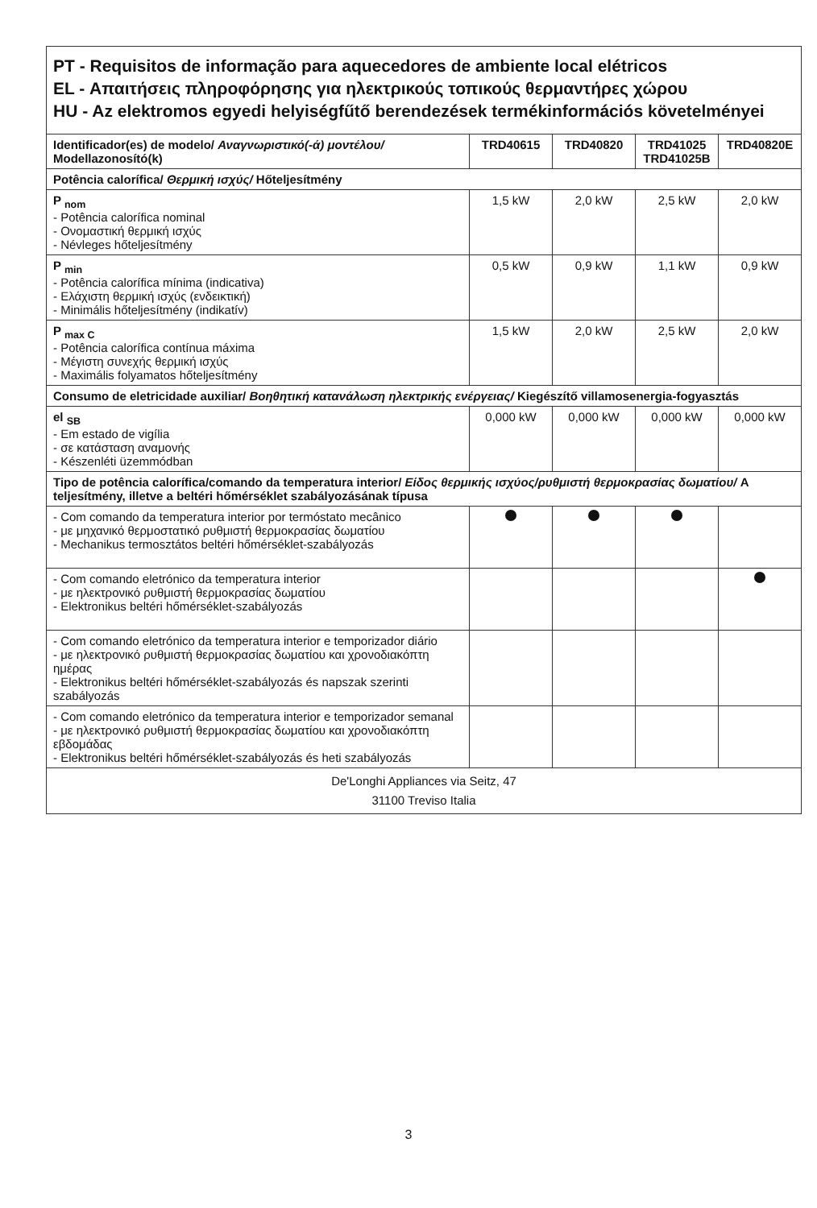| PT - Requisitos de informação para aquecedores de ambiente local elétricos EL - Απαιτήσεις πληροφόρησης για ηλεκτρικούς τοπικούς θερμαντήρες χώρου HU - Az elektromos egyedi helyiségfűtő berendezések termékinformációs követelményei | | | | |
| Identificador(es) de modelo/ Αναγνωριστικό(-ά) μοντέλου/ Modellazonosító(k) | TRD40615 | TRD40820 | TRD41025 TRD41025B | TRD40820E |
| Potência calorífica/ Θερμική ισχύς/ Hőteljesítmény | | | | |
| P <sub>nom</sub> - Potência calorífica nominal - Ονομαστική θερμική ισχύς - Névleges hőteljesítmény | 1,5 kW | 2,0 kW | 2,5 kW | 2,0 kW |
| P <sub>min</sub> - Potência calorífica mínima (indicativa) - Ελάχιστη θερμική ισχύς (ενδεικτική) - Minimális hőteljesítmény (indikatív) | 0,5 kW | 0,9 kW | 1,1 kW | 0,9 kW |
| P <sub>max C</sub> - Potência calorífica contínua máxima - Μέγιστη συνεχής θερμική ισχύς - Maximális folyamatos hőteljesítmény | 1,5 kW | 2,0 kW | 2,5 kW | 2,0 kW |
| Consumo de eletricidade auxiliar/ Βοηθητική κατανάλωση ηλεκτρικής ενέργειας/ Kiegészítő villamosenergia-fogyasztás | | | | |
| el <sub>SB</sub> - Em estado de vigília - σε κατάσταση αναμονής - Készenléti üzemmódban | 0,000 kW | 0,000 kW | 0,000 kW | 0,000 kW |
| Tipo de potência calorífica/comando da temperatura interior/ Είδος θερμικής ισχύος/ρυθμιστή θερμοκρασίας δωματίου/ A teljesítmény, illetve a beltéri hőmérséklet szabályozásának típusa | | | | |
| - Com comando da temperatura interior por termóstato mecânico - με μηχανικό θερμοστατικό ρυθμιστή θερμοκρασίας δωματίου - Mechanikus termosztátos beltéri hőmérséklet-szabályozás | | | | |
| - Com comando eletrónico da temperatura interior - με ηλεκτρονικό ρυθμιστή θερμοκρασίας δωματίου - Elektronikus beltéri hőmérséklet-szabályozás | | | | |
| - Com comando eletrónico da temperatura interior e temporizador diário - με ηλεκτρονικό ρυθμιστή θερμοκρασίας δωματίου και χρονοδιακόπτη ημέρας - Elektronikus beltéri hőmérséklet-szabályozás és napszak szerinti szabályozás | | | | |
| - Com comando eletrónico da temperatura interior e temporizador semanal - με ηλεκτρονικό ρυθμιστή θερμοκρασίας δωματίου και χρονοδιακόπτη εβδομάδας - Elektronikus beltéri hőmérséklet-szabályozás és heti szabályozás | | | | |
| De'Longhi Appliances via Seitz, 47 31100 Treviso Italia | | | | |
3